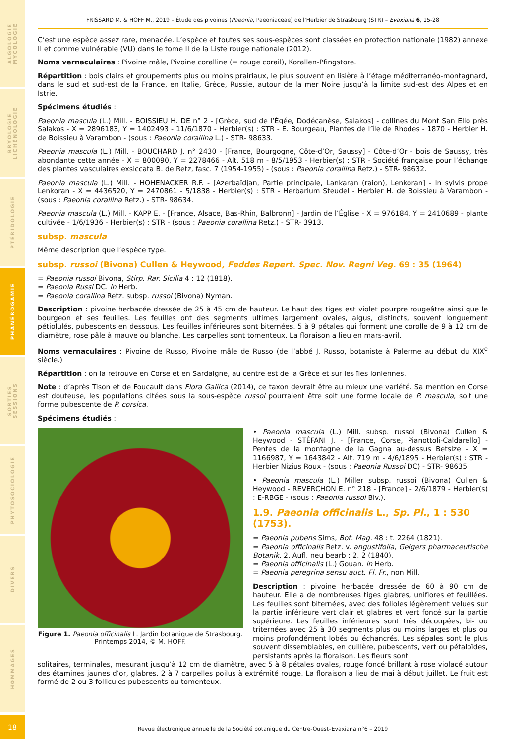ALGOLOGIE
MYCOLOGIE
BRYOLOGIE
LICHÉNOLOGIE
PTÉRIDOLOGIE
PHANÉROGAMIE
SORTIES
SESSIONS
PHYTOSOCIOLOGIE
DIVERS
HOMMAGES
18
FRISSARD M. & HOFF M., 2019 – Étude des pivoines (Paeonia, Paeoniaceae) de l’Herbier de Strasbourg (STR) – Evaxiana 6, 15-28
C’est une espèce assez rare, menacée. L’espèce et toutes ses sous-espèces sont classées en protection nationale (1982) annexe II et comme vulnérable (VU) dans le tome II de la Liste rouge nationale (2012).
Noms vernaculaires : Pivoine mâle, Pivoine coralline (= rouge corail), Korallen-Pfingstore.
Répartition : bois clairs et groupements plus ou moins prairiaux, le plus souvent en lisière à l’étage méditerranéo-montagnard, dans le sud et sud-est de la France, en Italie, Grèce, Russie, autour de la mer Noire jusqu’à la limite sud-est des Alpes et en Istrie.
Spécimens étudiés :
Paeonia mascula (L.) Mill. - BOISSIEU H. DE n° 2 - [Grèce, sud de l’Égée, Dodécanèse, Salakos] - collines du Mont San Elio près Salakos - X = 2896183, Y = 1402493 - 11/6/1870 - Herbier(s) : STR - E. Bourgeau, Plantes de l’île de Rhodes - 1870 - Herbier H. de Boissieu à Varambon - (sous : Paeonia corallina L.) - STR- 98633.
Paeonia mascula (L.) Mill. - BOUCHARD J. n° 2430 - [France, Bourgogne, Côte-d’Or, Saussy] - Côte-d’Or - bois de Saussy, très abondante cette année - X = 800090, Y = 2278466 - Alt. 518 m - 8/5/1953 - Herbier(s) : STR - Société française pour l’échange des plantes vasculaires exsiccata B. de Retz, fasc. 7 (1954-1955) - (sous : Paeonia corallina Retz.) - STR- 98632.
Paeonia mascula (L.) Mill. - HOHENACKER R.F. - [Azerbaïdjan, Partie principale, Lankaran (raion), Lenkoran] - In sylvis prope Lenkoran - X = 4436520, Y = 2470861 - 5/1838 - Herbier(s) : STR - Herbarium Steudel - Herbier H. de Boissieu à Varambon - (sous : Paeonia corallina Retz.) - STR- 98634.
Paeonia mascula (L.) Mill. - KAPP E. - [France, Alsace, Bas-Rhin, Balbronn] - Jardin de l’Église - X = 976184, Y = 2410689 - plante cultivée - 1/6/1936 - Herbier(s) : STR - (sous : Paeonia corallina Retz.) - STR- 3913.
subsp. mascula
Même description que l’espèce type.
subsp. russoi (Bivona) Cullen & Heywood, Feddes Repert. Spec. Nov. Regni Veg. 69 : 35 (1964)
= Paeonia russoi Bivona, Stirp. Rar. Sicilia 4 : 12 (1818).
= Paeonia Russi DC. in Herb.
= Paeonia corallina Retz. subsp. russoi (Bivona) Nyman.
Description : pivoine herbacée dressée de 25 à 45 cm de hauteur. Le haut des tiges est violet pourpre rougeâtre ainsi que le bourgeon et ses feuilles. Les feuilles ont des segments ultimes largement ovales, aigus, distincts, souvent longuement pétiolulés, pubescents en dessous. Les feuilles inférieures sont biternées. 5 à 9 pétales qui forment une corolle de 9 à 12 cm de diamètre, rose pâle à mauve ou blanche. Les carpelles sont tomenteux. La floraison a lieu en mars-avril.
Noms vernaculaires : Pivoine de Russo, Pivoine mâle de Russo (de l’abbé J. Russo, botaniste à Palerme au début du XIX<sup>e</sup> siècle.)
Répartition : on la retrouve en Corse et en Sardaigne, au centre est de la Grèce et sur les îles Ioniennes.
Note : d’après Tison et de Foucault dans Flora Gallica (2014), ce taxon devrait être au mieux une variété. Sa mention en Corse est douteuse, les populations citées sous la sous-espèce russoi pourraient être soit une forme locale de P. mascula, soit une forme pubescente de P. corsica.
Spécimens étudiés :
Figure 1. Paeonia officinalis L. Jardin botanique de Strasbourg. Printemps 2014, © M. HOFF.
• Paeonia mascula (L.) Mill. subsp. russoi (Bivona) Cullen & Heywood - STÉFANI J. - [France, Corse, Pianottoli-Caldarello] - Pentes de la montagne de la Gagna au-dessus Betslze - X = 1166987, Y = 1643842 - Alt. 719 m - 4/6/1895 - Herbier(s) : STR - Herbier Nizius Roux - (sous : Paeonia Russoi DC) - STR- 98635.
• Paeonia mascula (L.) Miller subsp. russoi (Bivona) Cullen & Heywood - REVERCHON E. n° 218 - [France] - 2/6/1879 - Herbier(s) : E-RBGE - (sous : Paeonia russoi Biv.).
1.9. Paeonia officinalis L., Sp. Pl., 1 : 530 (1753).
= Paeonia pubens Sims, Bot. Mag. 48 : t. 2264 (1821).
= Paeonia officinalis Retz. v. angustifolia, Geigers pharmaceutische Botanik. 2. Aufl. neu bearb : 2, 2 (1840).
= Paeonia officinalis (L.) Gouan. in Herb.
= Paeonia peregrina sensu auct. Fl. Fr., non Mill.
Description : pivoine herbacée dressée de 60 à 90 cm de hauteur. Elle a de nombreuses tiges glabres, uniflores et feuillées. Les feuilles sont biternées, avec des folioles légèrement velues sur la partie inférieure vert clair et glabres et vert foncé sur la partie supérieure. Les feuilles inférieures sont très découpées, bi- ou triternées avec 25 à 30 segments plus ou moins larges et plus ou moins profondément lobés ou échancrés. Les sépales sont le plus souvent dissemblables, en cuillère, pubescents, vert ou pétaloïdes, persistants après la floraison. Les fleurs sont
solitaires, terminales, mesurant jusqu’à 12 cm de diamètre, avec 5 à 8 pétales ovales, rouge foncé brillant à rose violacé autour des étamines jaunes d’or, glabres. 2 à 7 carpelles poilus à extrémité rouge. La floraison a lieu de mai à début juillet. Le fruit est formé de 2 ou 3 follicules pubescents ou tomenteux.
Revue électronique annuelle de la Société botanique du Centre-Ouest–Evaxiana n°6 – 2019